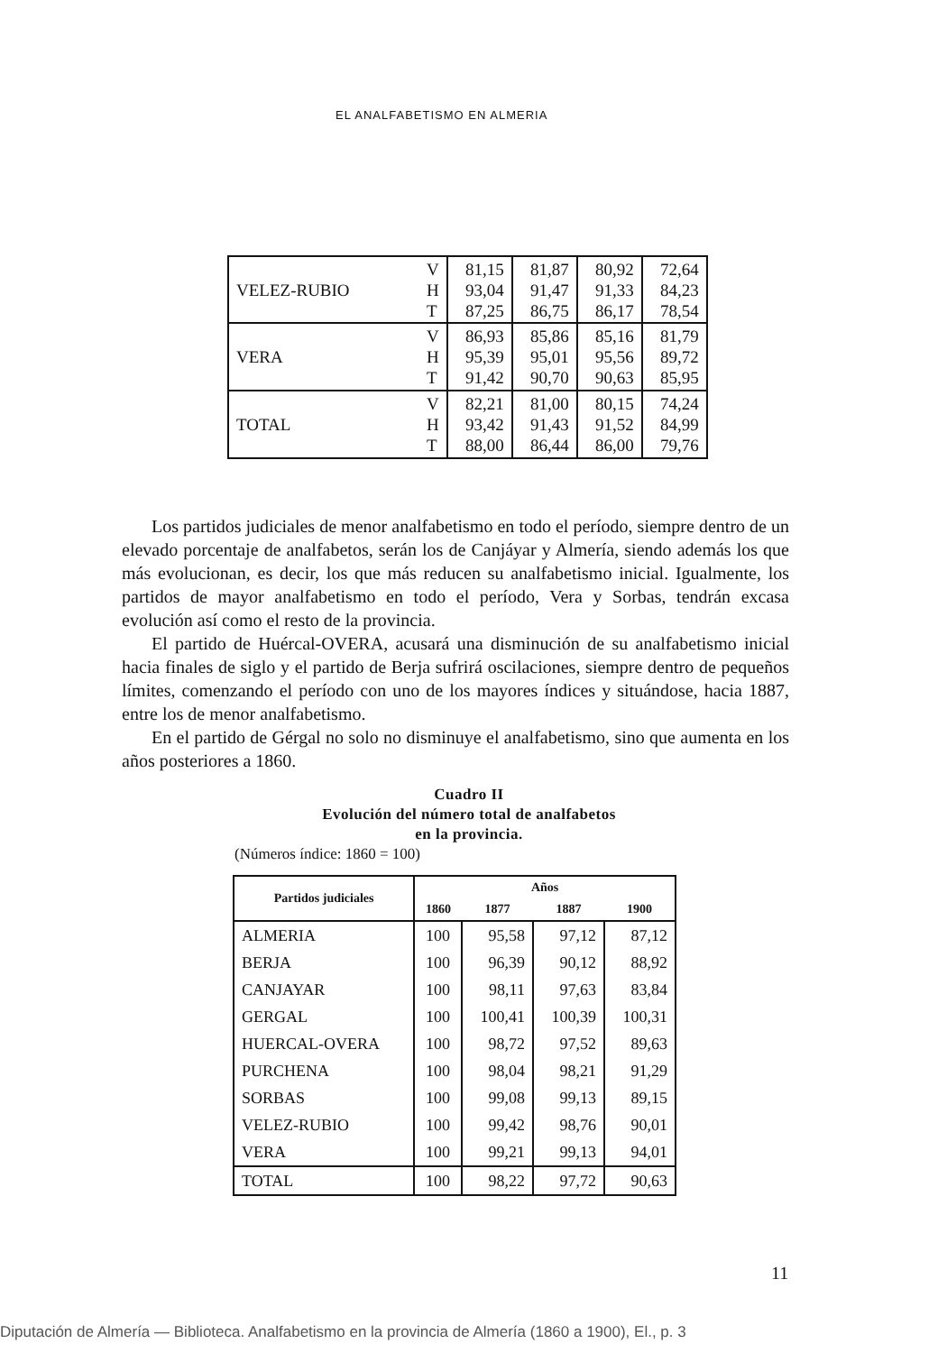EL ANALFABETISMO EN ALMERIA
| VELEZ-RUBIO | V H T | 81,15 93,04 87,25 | 81,87 91,47 86,75 | 80,92 91,33 86,17 | 72,64 84,23 78,54 |
| VERA | V H T | 86,93 95,39 91,42 | 85,86 95,01 90,70 | 85,16 95,56 90,63 | 81,79 89,72 85,95 |
| TOTAL | V H T | 82,21 93,42 88,00 | 81,00 91,43 86,44 | 80,15 91,52 86,00 | 74,24 84,99 79,76 |
Los partidos judiciales de menor analfabetismo en todo el período, siempre dentro de un elevado porcentaje de analfabetos, serán los de Canjáyar y Almería, siendo además los que más evolucionan, es decir, los que más reducen su analfabetismo inicial. Igualmente, los partidos de mayor analfabetismo en todo el período, Vera y Sorbas, tendrán excasa evolución así como el resto de la provincia.
El partido de Huércal-OVERA, acusará una disminución de su analfabetismo inicial hacia finales de siglo y el partido de Berja sufrirá oscilaciones, siempre dentro de pequeños límites, comenzando el período con uno de los mayores índices y situándose, hacia 1887, entre los de menor analfabetismo.
En el partido de Gérgal no solo no disminuye el analfabetismo, sino que aumenta en los años posteriores a 1860.
Cuadro II
Evolución del número total de analfabetos
en la provincia.
(Números índice: 1860 = 100)
| Partidos judiciales | Años | | | |
| --- | --- | --- | --- | --- |
| | 1860 | 1877 | 1887 | 1900 |
| ALMERIA | 100 | 95,58 | 97,12 | 87,12 |
| BERJA | 100 | 96,39 | 90,12 | 88,92 |
| CANJAYAR | 100 | 98,11 | 97,63 | 83,84 |
| GERGAL | 100 | 100,41 | 100,39 | 100,31 |
| HUERCAL-OVERA | 100 | 98,72 | 97,52 | 89,63 |
| PURCHENA | 100 | 98,04 | 98,21 | 91,29 |
| SORBAS | 100 | 99,08 | 99,13 | 89,15 |
| VELEZ-RUBIO | 100 | 99,42 | 98,76 | 90,01 |
| VERA | 100 | 99,21 | 99,13 | 94,01 |
| TOTAL | 100 | 98,22 | 97,72 | 90,63 |
11
Diputación de Almería — Biblioteca. Analfabetismo en la provincia de Almería (1860 a 1900), El., p. 3